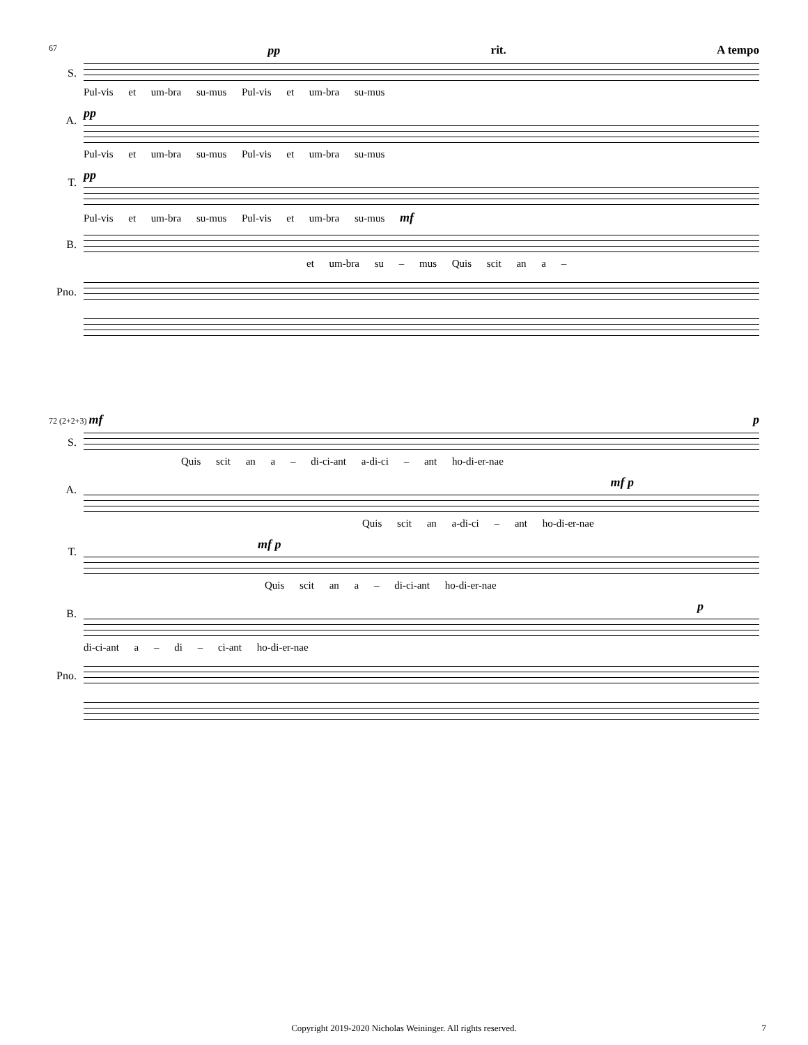67 pp rit. A tempo
S.
Pul-vis et um-bra su-mus Pul-vis et um-bra su-mus
A.
pp
Pul-vis et um-bra su-mus Pul-vis et um-bra su-mus
T.
pp
Pul-vis et um-bra su-mus Pul-vis et um-bra su-mus mf
B.
et um-bra su – mus Quis scit an a –
Pno.
72 (2+2+3) mf p
S.
Quis scit an a – di-ci-ant a-di-ci – ant ho-di-er-nae
A.
mf p
Quis scit an a-di-ci – ant ho-di-er-nae
T.
mf p
Quis scit an a – di-ci-ant ho-di-er-nae
B.
p
di-ci-ant a – di – ci-ant ho-di-er-nae
Pno.
Copyright 2019-2020 Nicholas Weininger. All rights reserved. 7